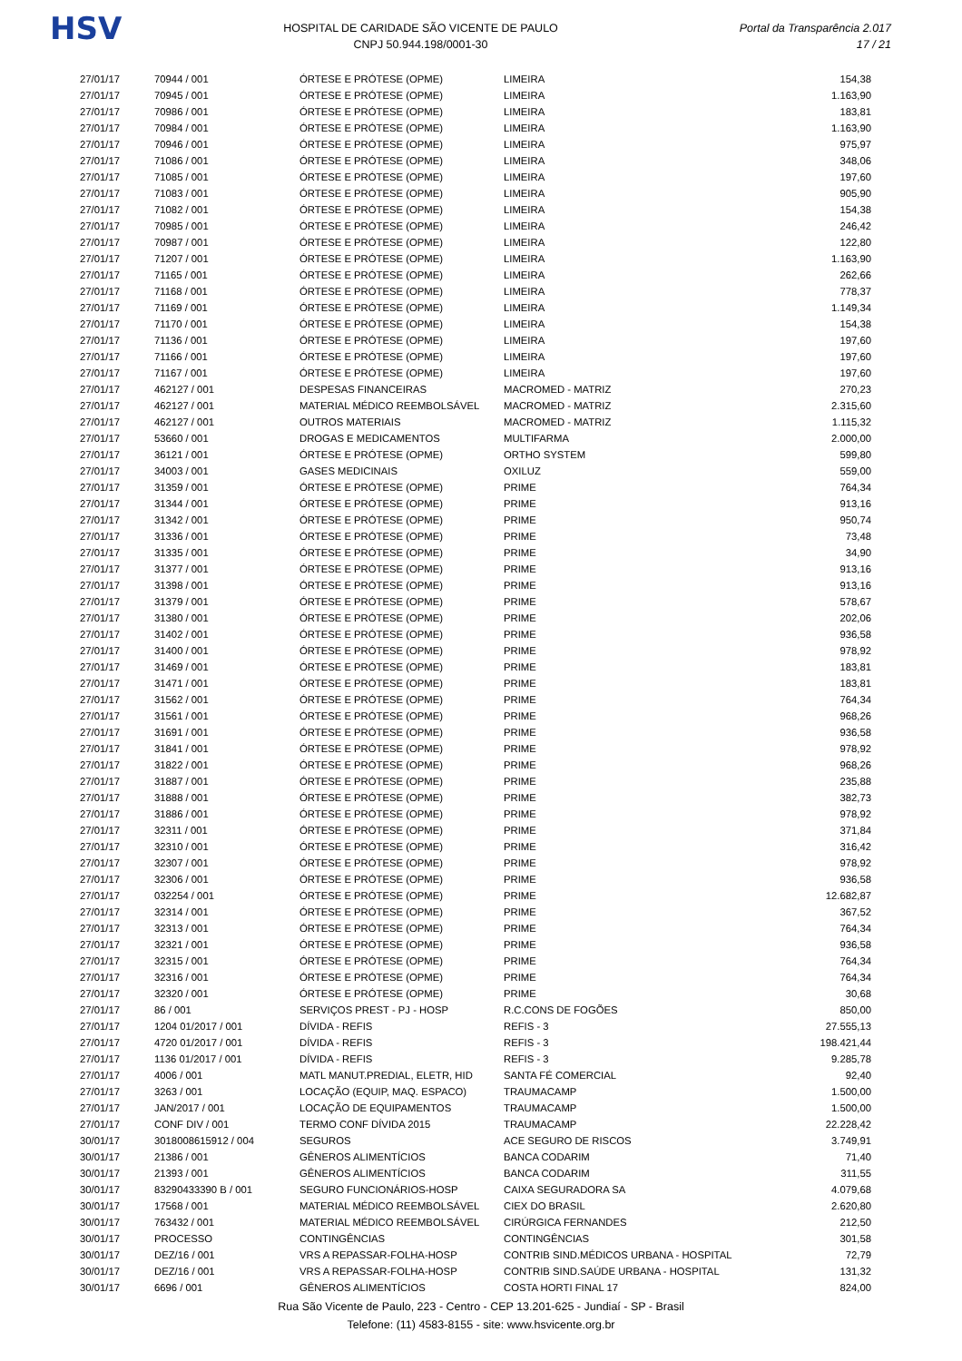HSV
HOSPITAL DE CARIDADE SÃO VICENTE DE PAULO
CNPJ 50.944.198/0001-30
Portal da Transparência 2.017
17 / 21
| 27/01/17 | 70944 / 001 | ÓRTESE E PRÓTESE (OPME) | LIMEIRA | 154,38 |
| 27/01/17 | 70945 / 001 | ÓRTESE E PRÓTESE (OPME) | LIMEIRA | 1.163,90 |
| 27/01/17 | 70986 / 001 | ÓRTESE E PRÓTESE (OPME) | LIMEIRA | 183,81 |
| 27/01/17 | 70984 / 001 | ÓRTESE E PRÓTESE (OPME) | LIMEIRA | 1.163,90 |
| 27/01/17 | 70946 / 001 | ÓRTESE E PRÓTESE (OPME) | LIMEIRA | 975,97 |
| 27/01/17 | 71086 / 001 | ÓRTESE E PRÓTESE (OPME) | LIMEIRA | 348,06 |
| 27/01/17 | 71085 / 001 | ÓRTESE E PRÓTESE (OPME) | LIMEIRA | 197,60 |
| 27/01/17 | 71083 / 001 | ÓRTESE E PRÓTESE (OPME) | LIMEIRA | 905,90 |
| 27/01/17 | 71082 / 001 | ÓRTESE E PRÓTESE (OPME) | LIMEIRA | 154,38 |
| 27/01/17 | 70985 / 001 | ÓRTESE E PRÓTESE (OPME) | LIMEIRA | 246,42 |
| 27/01/17 | 70987 / 001 | ÓRTESE E PRÓTESE (OPME) | LIMEIRA | 122,80 |
| 27/01/17 | 71207 / 001 | ÓRTESE E PRÓTESE (OPME) | LIMEIRA | 1.163,90 |
| 27/01/17 | 71165 / 001 | ÓRTESE E PRÓTESE (OPME) | LIMEIRA | 262,66 |
| 27/01/17 | 71168 / 001 | ÓRTESE E PRÓTESE (OPME) | LIMEIRA | 778,37 |
| 27/01/17 | 71169 / 001 | ÓRTESE E PRÓTESE (OPME) | LIMEIRA | 1.149,34 |
| 27/01/17 | 71170 / 001 | ÓRTESE E PRÓTESE (OPME) | LIMEIRA | 154,38 |
| 27/01/17 | 71136 / 001 | ÓRTESE E PRÓTESE (OPME) | LIMEIRA | 197,60 |
| 27/01/17 | 71166 / 001 | ÓRTESE E PRÓTESE (OPME) | LIMEIRA | 197,60 |
| 27/01/17 | 71167 / 001 | ÓRTESE E PRÓTESE (OPME) | LIMEIRA | 197,60 |
| 27/01/17 | 462127 / 001 | DESPESAS FINANCEIRAS | MACROMED - MATRIZ | 270,23 |
| 27/01/17 | 462127 / 001 | MATERIAL MÉDICO REEMBOLSÁVEL | MACROMED - MATRIZ | 2.315,60 |
| 27/01/17 | 462127 / 001 | OUTROS MATERIAIS | MACROMED - MATRIZ | 1.115,32 |
| 27/01/17 | 53660 / 001 | DROGAS E MEDICAMENTOS | MULTIFARMA | 2.000,00 |
| 27/01/17 | 36121 / 001 | ÓRTESE E PRÓTESE (OPME) | ORTHO SYSTEM | 599,80 |
| 27/01/17 | 34003 / 001 | GASES MEDICINAIS | OXILUZ | 559,00 |
| 27/01/17 | 31359 / 001 | ÓRTESE E PRÓTESE (OPME) | PRIME | 764,34 |
| 27/01/17 | 31344 / 001 | ÓRTESE E PRÓTESE (OPME) | PRIME | 913,16 |
| 27/01/17 | 31342 / 001 | ÓRTESE E PRÓTESE (OPME) | PRIME | 950,74 |
| 27/01/17 | 31336 / 001 | ÓRTESE E PRÓTESE (OPME) | PRIME | 73,48 |
| 27/01/17 | 31335 / 001 | ÓRTESE E PRÓTESE (OPME) | PRIME | 34,90 |
| 27/01/17 | 31377 / 001 | ÓRTESE E PRÓTESE (OPME) | PRIME | 913,16 |
| 27/01/17 | 31398 / 001 | ÓRTESE E PRÓTESE (OPME) | PRIME | 913,16 |
| 27/01/17 | 31379 / 001 | ÓRTESE E PRÓTESE (OPME) | PRIME | 578,67 |
| 27/01/17 | 31380 / 001 | ÓRTESE E PRÓTESE (OPME) | PRIME | 202,06 |
| 27/01/17 | 31402 / 001 | ÓRTESE E PRÓTESE (OPME) | PRIME | 936,58 |
| 27/01/17 | 31400 / 001 | ÓRTESE E PRÓTESE (OPME) | PRIME | 978,92 |
| 27/01/17 | 31469 / 001 | ÓRTESE E PRÓTESE (OPME) | PRIME | 183,81 |
| 27/01/17 | 31471 / 001 | ÓRTESE E PRÓTESE (OPME) | PRIME | 183,81 |
| 27/01/17 | 31562 / 001 | ÓRTESE E PRÓTESE (OPME) | PRIME | 764,34 |
| 27/01/17 | 31561 / 001 | ÓRTESE E PRÓTESE (OPME) | PRIME | 968,26 |
| 27/01/17 | 31691 / 001 | ÓRTESE E PRÓTESE (OPME) | PRIME | 936,58 |
| 27/01/17 | 31841 / 001 | ÓRTESE E PRÓTESE (OPME) | PRIME | 978,92 |
| 27/01/17 | 31822 / 001 | ÓRTESE E PRÓTESE (OPME) | PRIME | 968,26 |
| 27/01/17 | 31887 / 001 | ÓRTESE E PRÓTESE (OPME) | PRIME | 235,88 |
| 27/01/17 | 31888 / 001 | ÓRTESE E PRÓTESE (OPME) | PRIME | 382,73 |
| 27/01/17 | 31886 / 001 | ÓRTESE E PRÓTESE (OPME) | PRIME | 978,92 |
| 27/01/17 | 32311 / 001 | ÓRTESE E PRÓTESE (OPME) | PRIME | 371,84 |
| 27/01/17 | 32310 / 001 | ÓRTESE E PRÓTESE (OPME) | PRIME | 316,42 |
| 27/01/17 | 32307 / 001 | ÓRTESE E PRÓTESE (OPME) | PRIME | 978,92 |
| 27/01/17 | 32306 / 001 | ÓRTESE E PRÓTESE (OPME) | PRIME | 936,58 |
| 27/01/17 | 032254 / 001 | ÓRTESE E PRÓTESE (OPME) | PRIME | 12.682,87 |
| 27/01/17 | 32314 / 001 | ÓRTESE E PRÓTESE (OPME) | PRIME | 367,52 |
| 27/01/17 | 32313 / 001 | ÓRTESE E PRÓTESE (OPME) | PRIME | 764,34 |
| 27/01/17 | 32321 / 001 | ÓRTESE E PRÓTESE (OPME) | PRIME | 936,58 |
| 27/01/17 | 32315 / 001 | ÓRTESE E PRÓTESE (OPME) | PRIME | 764,34 |
| 27/01/17 | 32316 / 001 | ÓRTESE E PRÓTESE (OPME) | PRIME | 764,34 |
| 27/01/17 | 32320 / 001 | ÓRTESE E PRÓTESE (OPME) | PRIME | 30,68 |
| 27/01/17 | 86 / 001 | SERVIÇOS PREST - PJ - HOSP | R.C.CONS DE FOGÕES | 850,00 |
| 27/01/17 | 1204 01/2017 / 001 | DÍVIDA - REFIS | REFIS - 3 | 27.555,13 |
| 27/01/17 | 4720 01/2017 / 001 | DÍVIDA - REFIS | REFIS - 3 | 198.421,44 |
| 27/01/17 | 1136 01/2017 / 001 | DÍVIDA - REFIS | REFIS - 3 | 9.285,78 |
| 27/01/17 | 4006 / 001 | MATL MANUT.PREDIAL, ELETR, HID | SANTA FÉ COMERCIAL | 92,40 |
| 27/01/17 | 3263 / 001 | LOCAÇÃO (EQUIP, MAQ. ESPACO) | TRAUMACAMP | 1.500,00 |
| 27/01/17 | JAN/2017 / 001 | LOCAÇÃO DE EQUIPAMENTOS | TRAUMACAMP | 1.500,00 |
| 27/01/17 | CONF DIV / 001 | TERMO CONF DÍVIDA 2015 | TRAUMACAMP | 22.228,42 |
| 30/01/17 | 3018008615912 / 004 | SEGUROS | ACE SEGURO DE RISCOS | 3.749,91 |
| 30/01/17 | 21386 / 001 | GÊNEROS ALIMENTÍCIOS | BANCA CODARIM | 71,40 |
| 30/01/17 | 21393 / 001 | GÊNEROS ALIMENTÍCIOS | BANCA CODARIM | 311,55 |
| 30/01/17 | 83290433390 B / 001 | SEGURO FUNCIONÁRIOS-HOSP | CAIXA SEGURADORA SA | 4.079,68 |
| 30/01/17 | 17568 / 001 | MATERIAL MÉDICO REEMBOLSÁVEL | CIEX DO BRASIL | 2.620,80 |
| 30/01/17 | 763432 / 001 | MATERIAL MÉDICO REEMBOLSÁVEL | CIRÚRGICA FERNANDES | 212,50 |
| 30/01/17 | PROCESSO | CONTINGÊNCIAS | CONTINGÊNCIAS | 301,58 |
| 30/01/17 | DEZ/16 / 001 | VRS A REPASSAR-FOLHA-HOSP | CONTRIB SIND.MÉDICOS URBANA - HOSPITAL | 72,79 |
| 30/01/17 | DEZ/16 / 001 | VRS A REPASSAR-FOLHA-HOSP | CONTRIB SIND.SAÚDE URBANA - HOSPITAL | 131,32 |
| 30/01/17 | 6696 / 001 | GÊNEROS ALIMENTÍCIOS | COSTA HORTI FINAL 17 | 824,00 |
Rua São Vicente de Paulo, 223 - Centro - CEP 13.201-625 - Jundiaí - SP - Brasil
Telefone: (11) 4583-8155 - site: www.hsvicente.org.br